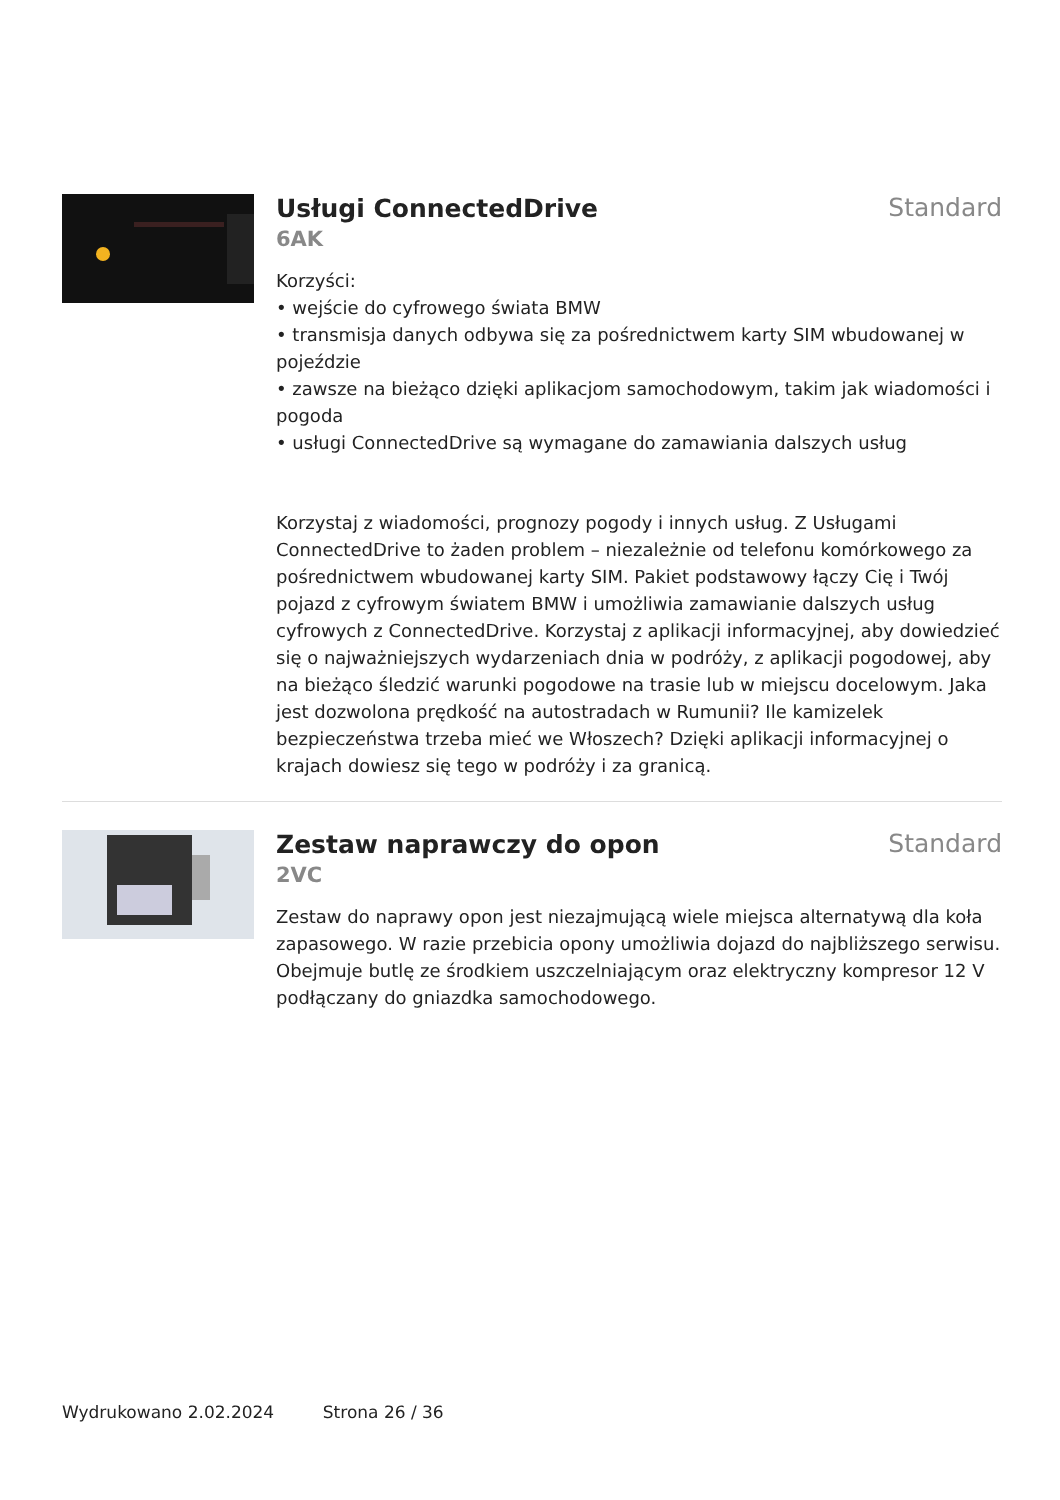Usługi ConnectedDrive
Standard
6AK
Korzyści:
• wejście do cyfrowego świata BMW
• transmisja danych odbywa się za pośrednictwem karty SIM wbudowanej w pojeździe
• zawsze na bieżąco dzięki aplikacjom samochodowym, takim jak wiadomości i pogoda
• usługi ConnectedDrive są wymagane do zamawiania dalszych usług
Korzystaj z wiadomości, prognozy pogody i innych usług. Z Usługami ConnectedDrive to żaden problem – niezależnie od telefonu komórkowego za pośrednictwem wbudowanej karty SIM. Pakiet podstawowy łączy Cię i Twój pojazd z cyfrowym światem BMW i umożliwia zamawianie dalszych usług cyfrowych z ConnectedDrive. Korzystaj z aplikacji informacyjnej, aby dowiedzieć się o najważniejszych wydarzeniach dnia w podróży, z aplikacji pogodowej, aby na bieżąco śledzić warunki pogodowe na trasie lub w miejscu docelowym. Jaka jest dozwolona prędkość na autostradach w Rumunii? Ile kamizelek bezpieczeństwa trzeba mieć we Włoszech? Dzięki aplikacji informacyjnej o krajach dowiesz się tego w podróży i za granicą.
Zestaw naprawczy do opon
Standard
2VC
Zestaw do naprawy opon jest niezajmującą wiele miejsca alternatywą dla koła zapasowego. W razie przebicia opony umożliwia dojazd do najbliższego serwisu. Obejmuje butlę ze środkiem uszczelniającym oraz elektryczny kompresor 12 V podłączany do gniazdka samochodowego.
Wydrukowano 2.02.2024 Strona 26 / 36